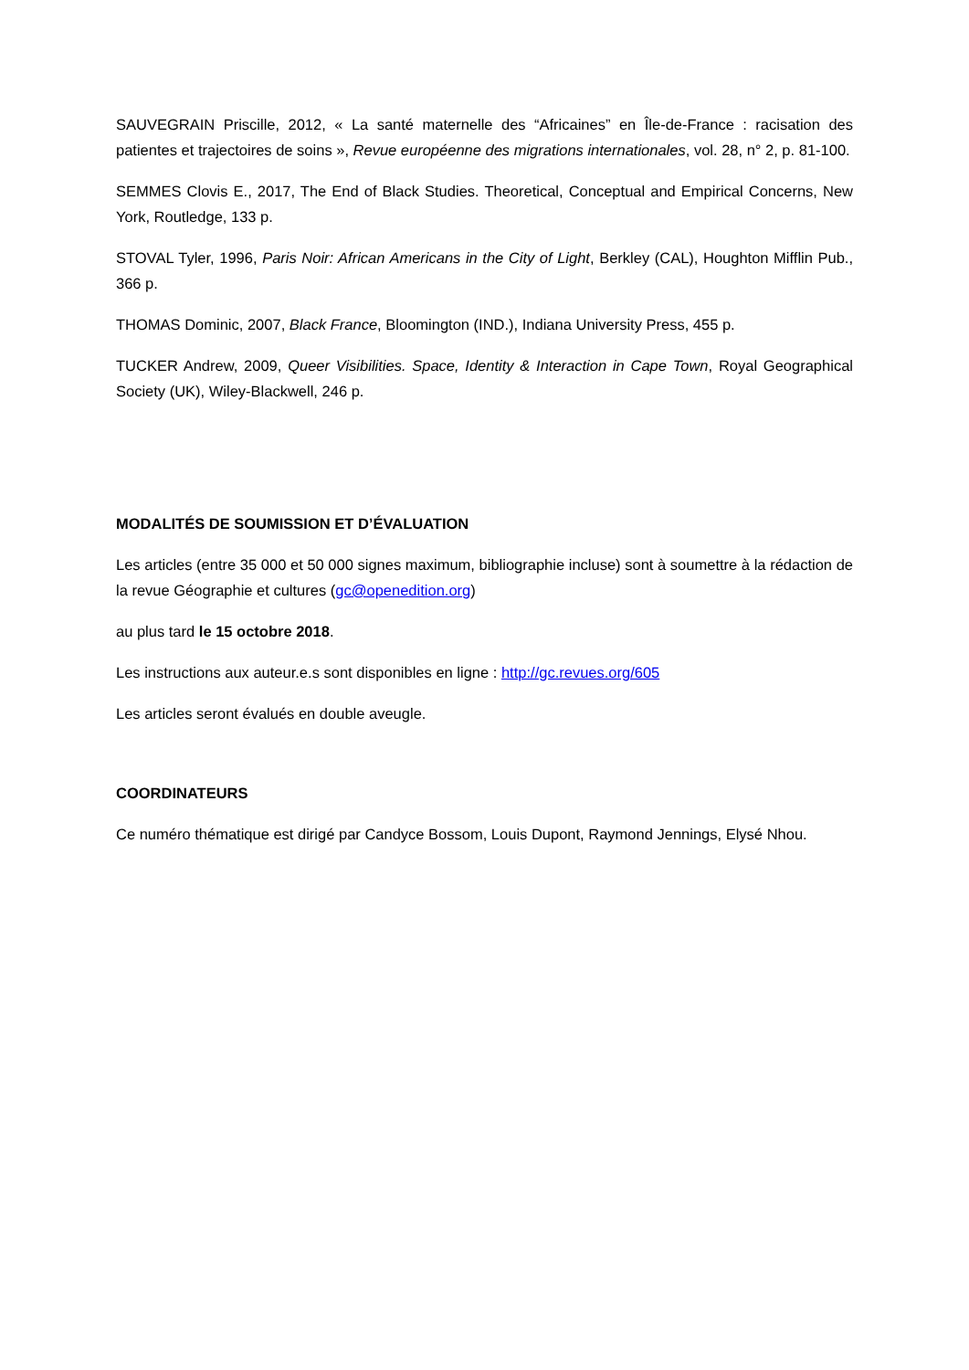SAUVEGRAIN Priscille, 2012, « La santé maternelle des “Africaines” en Île-de-France : racisation des patientes et trajectoires de soins », Revue européenne des migrations internationales, vol. 28, n° 2, p. 81-100.
SEMMES Clovis E., 2017, The End of Black Studies. Theoretical, Conceptual and Empirical Concerns, New York, Routledge, 133 p.
STOVAL Tyler, 1996, Paris Noir: African Americans in the City of Light, Berkley (CAL), Houghton Mifflin Pub., 366 p.
THOMAS Dominic, 2007, Black France, Bloomington (IND.), Indiana University Press, 455 p.
TUCKER Andrew, 2009, Queer Visibilities. Space, Identity & Interaction in Cape Town, Royal Geographical Society (UK), Wiley-Blackwell, 246 p.
MODALITÉS DE SOUMISSION ET D’ÉVALUATION
Les articles (entre 35 000 et 50 000 signes maximum, bibliographie incluse) sont à soumettre à la rédaction de la revue Géographie et cultures (gc@openedition.org)
au plus tard le 15 octobre 2018.
Les instructions aux auteur.e.s sont disponibles en ligne : http://gc.revues.org/605
Les articles seront évalués en double aveugle.
COORDINATEURS
Ce numéro thématique est dirigé par Candyce Bossom, Louis Dupont, Raymond Jennings, Elysé Nhou.